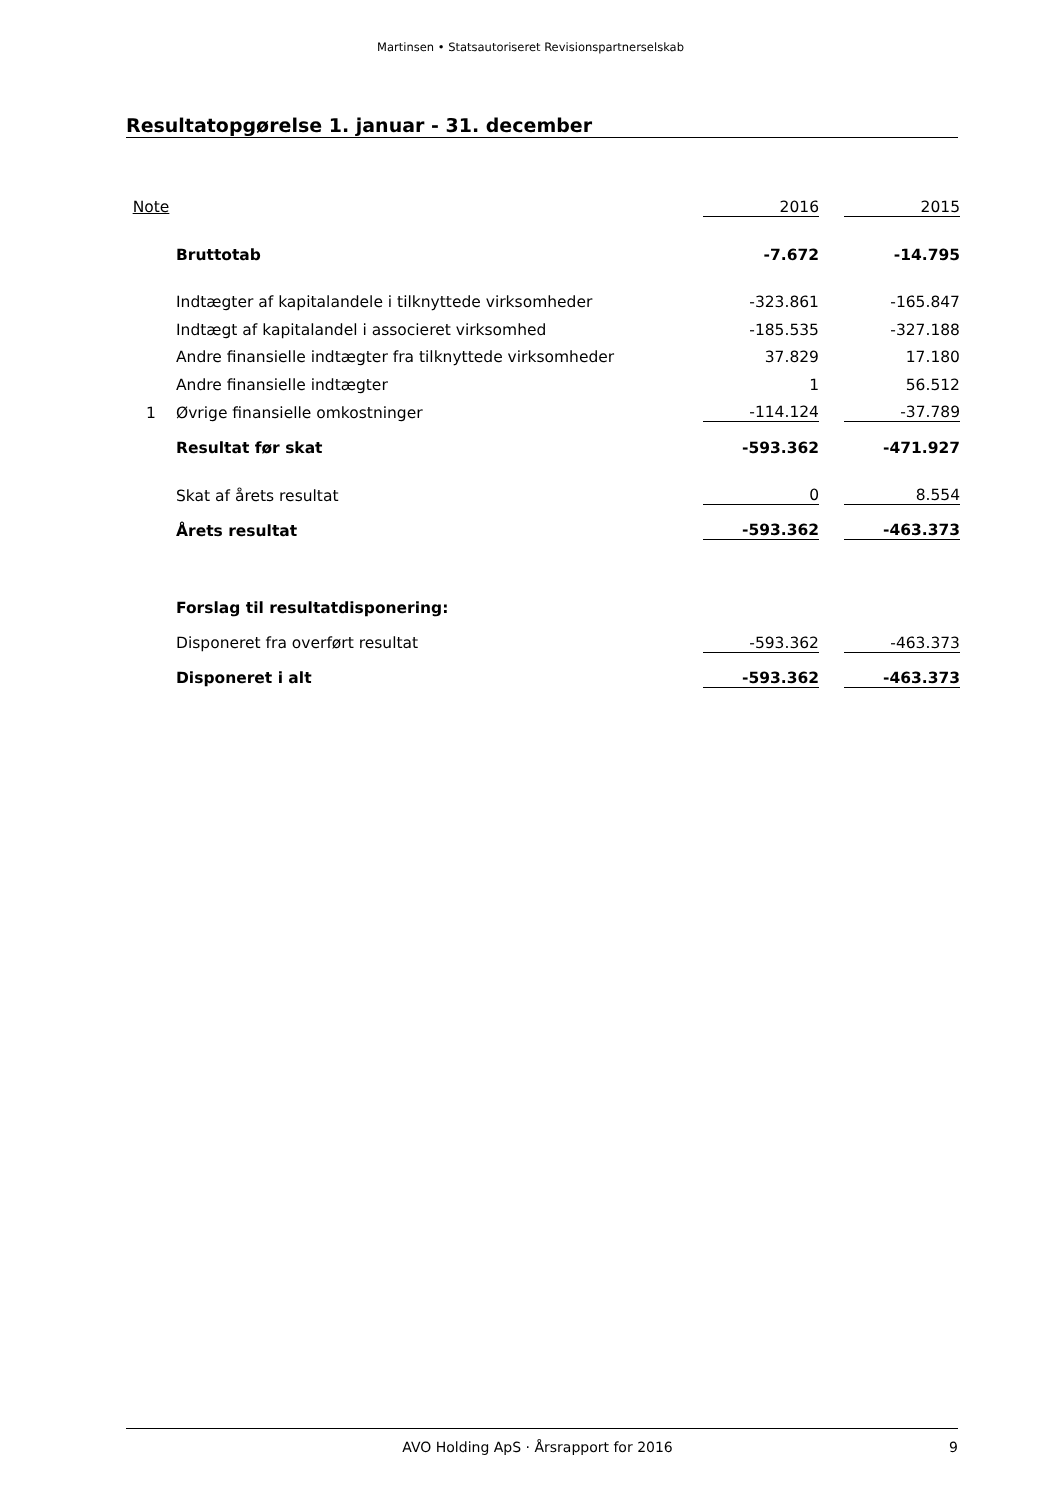Martinsen • Statsautoriseret Revisionspartnerselskab
Resultatopgørelse 1. januar - 31. december
| Note | | 2016 | | 2015 |
| | Bruttotab | -7.672 | | -14.795 |
| | Indtægter af kapitalandele i tilknyttede virksomheder | -323.861 | | -165.847 |
| | Indtægt af kapitalandel i associeret virksomhed | -185.535 | | -327.188 |
| | Andre finansielle indtægter fra tilknyttede virksomheder | 37.829 | | 17.180 |
| | Andre finansielle indtægter | 1 | | 56.512 |
| 1 | Øvrige finansielle omkostninger | -114.124 | | -37.789 |
| | Resultat før skat | -593.362 | | -471.927 |
| | Skat af årets resultat | 0 | | 8.554 |
| | Årets resultat | -593.362 | | -463.373 |
| | Forslag til resultatdisponering: | | | |
| | Disponeret fra overført resultat | -593.362 | | -463.373 |
| | Disponeret i alt | -593.362 | | -463.373 |
AVO Holding ApS · Årsrapport for 2016 9